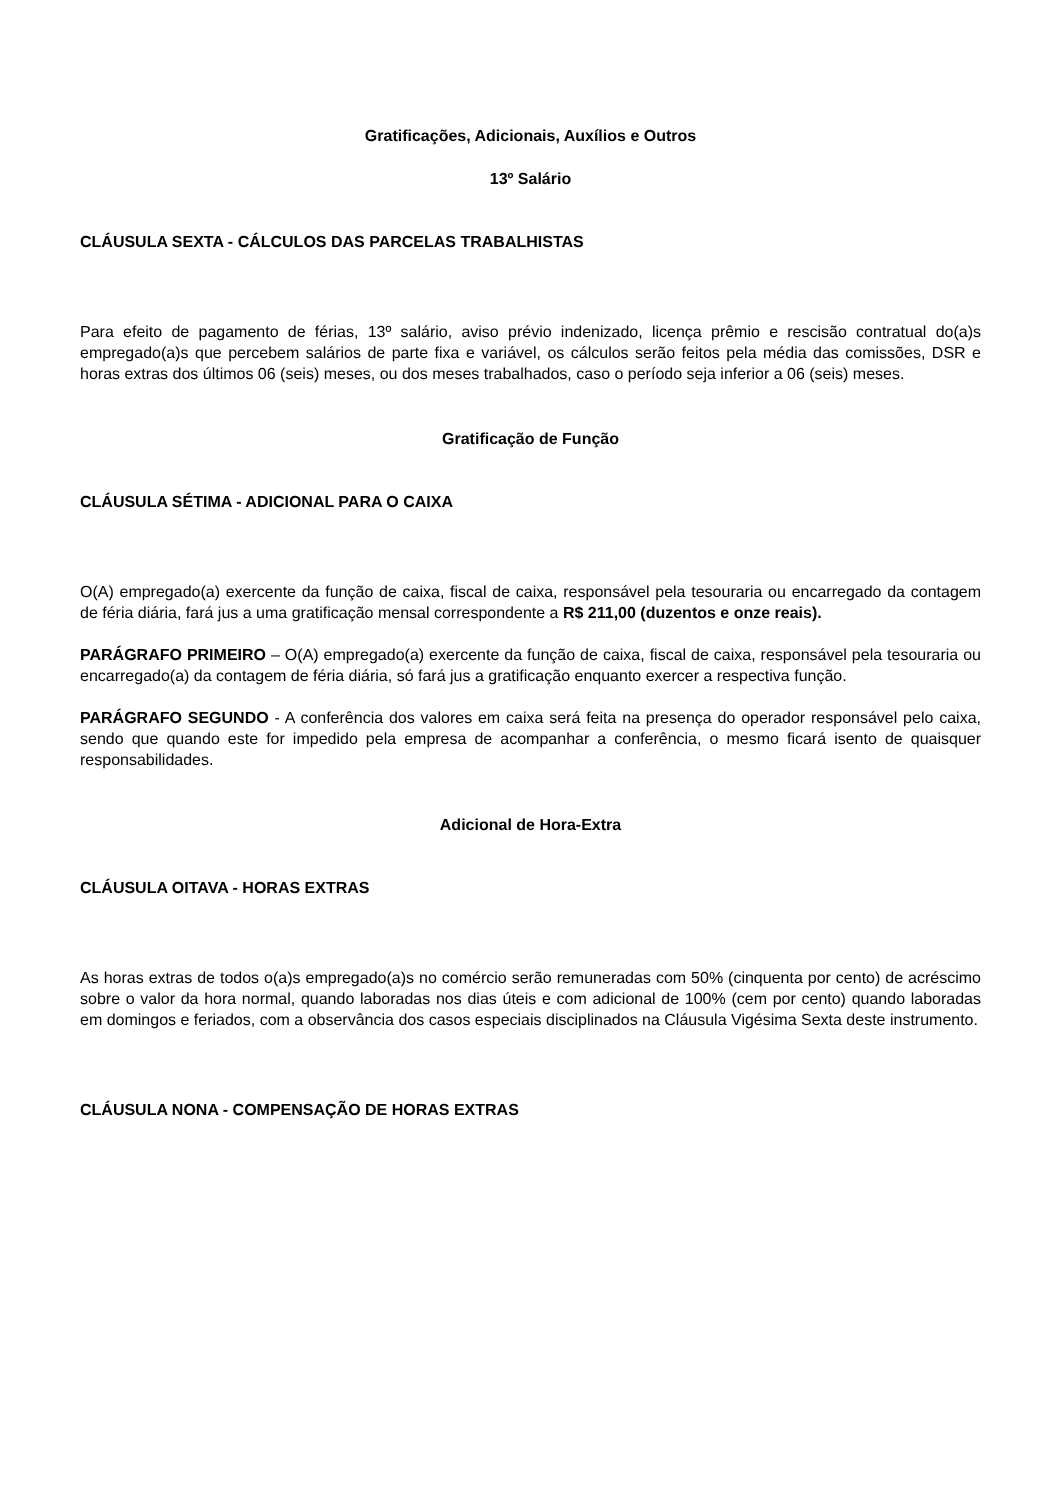Gratificações, Adicionais, Auxílios e Outros
13º Salário
CLÁUSULA SEXTA - CÁLCULOS DAS PARCELAS TRABALHISTAS
Para efeito de pagamento de férias, 13º salário, aviso prévio indenizado, licença prêmio e rescisão contratual do(a)s empregado(a)s que percebem salários de parte fixa e variável, os cálculos serão feitos pela média das comissões, DSR e horas extras dos últimos 06 (seis) meses, ou dos meses trabalhados, caso o período seja inferior a 06 (seis) meses.
Gratificação de Função
CLÁUSULA SÉTIMA - ADICIONAL PARA O CAIXA
O(A) empregado(a) exercente da função de caixa, fiscal de caixa, responsável pela tesouraria ou encarregado da contagem de féria diária, fará jus a uma gratificação mensal correspondente a R$ 211,00 (duzentos e onze reais).
PARÁGRAFO PRIMEIRO – O(A) empregado(a) exercente da função de caixa, fiscal de caixa, responsável pela tesouraria ou encarregado(a) da contagem de féria diária, só fará jus a gratificação enquanto exercer a respectiva função.
PARÁGRAFO SEGUNDO - A conferência dos valores em caixa será feita na presença do operador responsável pelo caixa, sendo que quando este for impedido pela empresa de acompanhar a conferência, o mesmo ficará isento de quaisquer responsabilidades.
Adicional de Hora-Extra
CLÁUSULA OITAVA - HORAS EXTRAS
As horas extras de todos o(a)s empregado(a)s no comércio serão remuneradas com 50% (cinquenta por cento) de acréscimo sobre o valor da hora normal, quando laboradas nos dias úteis e com adicional de 100% (cem por cento) quando laboradas em domingos e feriados, com a observância dos casos especiais disciplinados na Cláusula Vigésima Sexta deste instrumento.
CLÁUSULA NONA - COMPENSAÇÃO DE HORAS EXTRAS